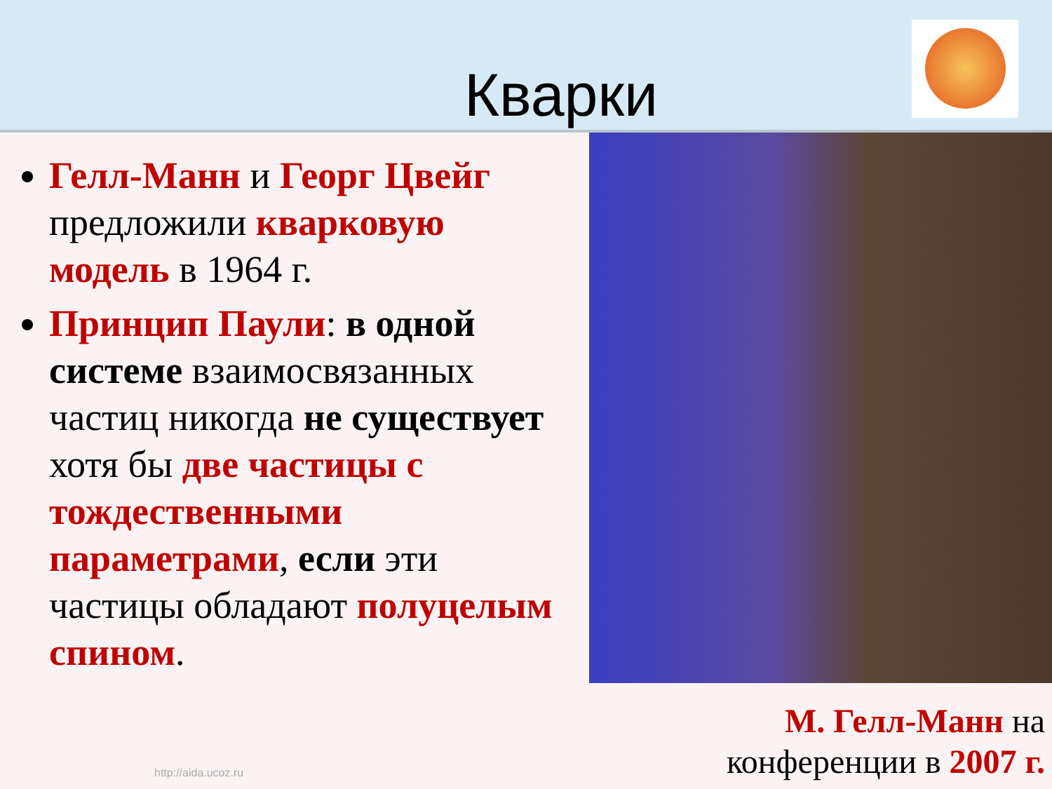Кварки
Гелл-Манн и Георг Цвейг предложили кварковую модель в 1964 г.
Принцип Паули: в одной системе взаимосвязанных частиц никогда не существует хотя бы две частицы с тождественными параметрами, если эти частицы обладают полуцелым спином.
М. Гелл-Манн на конференции в 2007 г.
http://aida.ucoz.ru